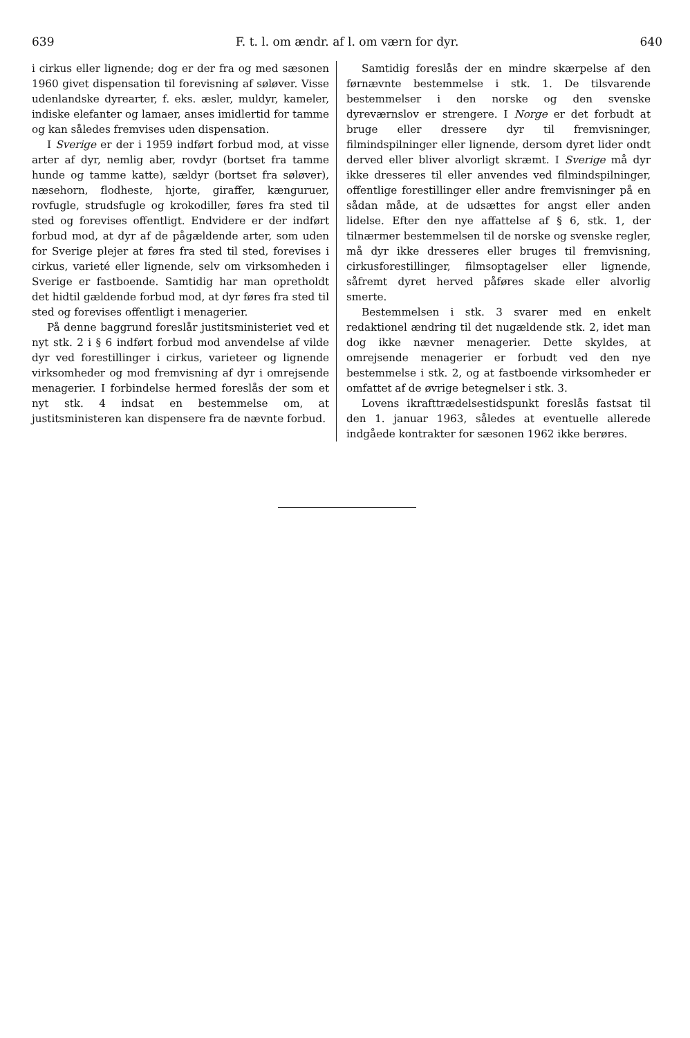639 F. t. l. om ændr. af l. om værn for dyr. 640
i cirkus eller lignende; dog er der fra og med sæsonen 1960 givet dispensation til forevisning af søløver. Visse udenlandske dyrearter, f. eks. æsler, muldyr, kameler, indiske elefanter og lamaer, anses imidlertid for tamme og kan således fremvises uden dispensation.
I Sverige er der i 1959 indført forbud mod, at visse arter af dyr, nemlig aber, rovdyr (bortset fra tamme hunde og tamme katte), sældyr (bortset fra søløver), næsehorn, flodheste, hjorte, giraffer, kænguruer, rovfugle, strudsfugle og krokodiller, føres fra sted til sted og forevises offentligt. Endvidere er der indført forbud mod, at dyr af de pågældende arter, som uden for Sverige plejer at føres fra sted til sted, forevises i cirkus, varieté eller lignende, selv om virksomheden i Sverige er fastboende. Samtidig har man opretholdt det hidtil gældende forbud mod, at dyr føres fra sted til sted og forevises offentligt i menagerier.
På denne baggrund foreslår justitsministeriet ved et nyt stk. 2 i § 6 indført forbud mod anvendelse af vilde dyr ved forestillinger i cirkus, varieteer og lignende virksomheder og mod fremvisning af dyr i omrejsende menagerier. I forbindelse hermed foreslås der som et nyt stk. 4 indsat en bestemmelse om, at justitsministeren kan dispensere fra de nævnte forbud.
Samtidig foreslås der en mindre skærpelse af den førnævnte bestemmelse i stk. 1. De tilsvarende bestemmelser i den norske og den svenske dyreværnslov er strengere. I Norge er det forbudt at bruge eller dressere dyr til fremvisninger, filmindspilninger eller lignende, dersom dyret lider ondt derved eller bliver alvorligt skræmt. I Sverige må dyr ikke dresseres til eller anvendes ved filmindspilninger, offentlige forestillinger eller andre fremvisninger på en sådan måde, at de udsættes for angst eller anden lidelse. Efter den nye affattelse af § 6, stk. 1, der tilnærmer bestemmelsen til de norske og svenske regler, må dyr ikke dresseres eller bruges til fremvisning, cirkusforestillinger, filmsoptagelser eller lignende, såfremt dyret herved påføres skade eller alvorlig smerte.
Bestemmelsen i stk. 3 svarer med en enkelt redaktionel ændring til det nugældende stk. 2, idet man dog ikke nævner menagerier. Dette skyldes, at omrejsende menagerier er forbudt ved den nye bestemmelse i stk. 2, og at fastboende virksomheder er omfattet af de øvrige betegnelser i stk. 3.
Lovens ikrafttrædelsestidspunkt foreslås fastsat til den 1. januar 1963, således at eventuelle allerede indgåede kontrakter for sæsonen 1962 ikke berøres.